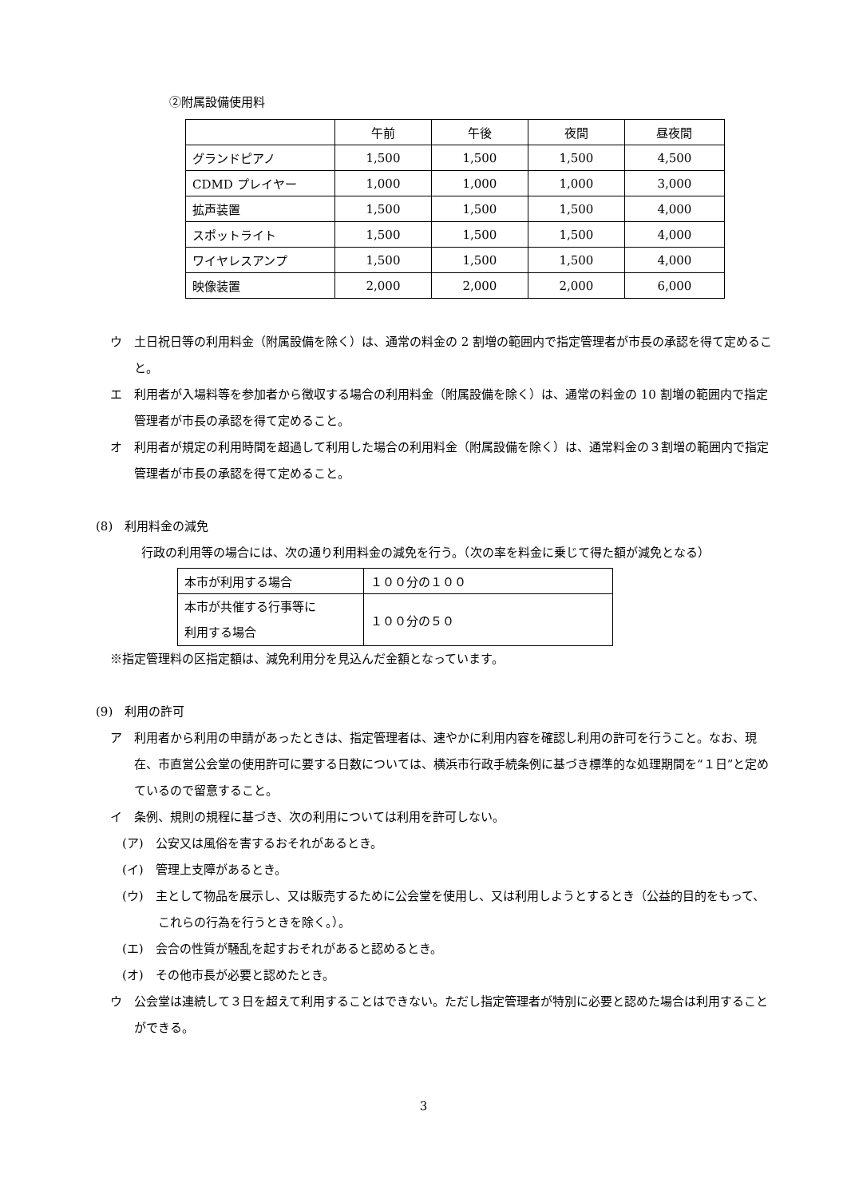②附属設備使用料
| | 午前 | 午後 | 夜間 | 昼夜間 |
| --- | --- | --- | --- | --- |
| グランドピアノ | 1,500 | 1,500 | 1,500 | 4,500 |
| CDMD プレイヤー | 1,000 | 1,000 | 1,000 | 3,000 |
| 拡声装置 | 1,500 | 1,500 | 1,500 | 4,000 |
| スポットライト | 1,500 | 1,500 | 1,500 | 4,000 |
| ワイヤレスアンプ | 1,500 | 1,500 | 1,500 | 4,000 |
| 映像装置 | 2,000 | 2,000 | 2,000 | 6,000 |
ウ　土日祝日等の利用料金（附属設備を除く）は、通常の料金の 2 割増の範囲内で指定管理者が市長の承認を得て定めること。
エ　利用者が入場料等を参加者から徴収する場合の利用料金（附属設備を除く）は、通常の料金の 10 割増の範囲内で指定管理者が市長の承認を得て定めること。
オ　利用者が規定の利用時間を超過して利用した場合の利用料金（附属設備を除く）は、通常料金の３割増の範囲内で指定管理者が市長の承認を得て定めること。
(8)　利用料金の減免
行政の利用等の場合には、次の通り利用料金の減免を行う。（次の率を料金に乗じて得た額が減免となる）
| 本市が利用する場合 | １００分の１００ |
| 本市が共催する行事等に 利用する場合 | １００分の５０ |
※指定管理料の区指定額は、減免利用分を見込んだ金額となっています。
(9)　利用の許可
ア　利用者から利用の申請があったときは、指定管理者は、速やかに利用内容を確認し利用の許可を行うこと。なお、現在、市直営公会堂の使用許可に要する日数については、横浜市行政手続条例に基づき標準的な処理期間を“１日”と定めているので留意すること。
イ　条例、規則の規程に基づき、次の利用については利用を許可しない。
(ア)　公安又は風俗を害するおそれがあるとき。
(イ)　管理上支障があるとき。
(ウ)　主として物品を展示し、又は販売するために公会堂を使用し、又は利用しようとするとき（公益的目的をもって、これらの行為を行うときを除く。）。
(エ)　会合の性質が騒乱を起すおそれがあると認めるとき。
(オ)　その他市長が必要と認めたとき。
ウ　公会堂は連続して３日を超えて利用することはできない。ただし指定管理者が特別に必要と認めた場合は利用することができる。
3